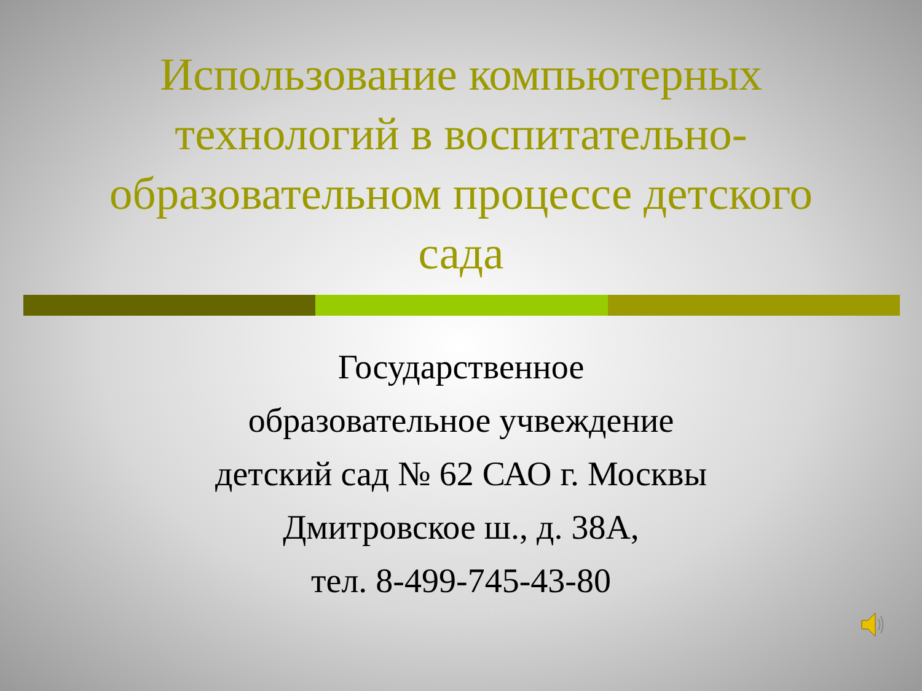Использование компьютерных технологий в воспитательно-образовательном процессе детского сада
Государственное
образовательное учвеждение
детский сад № 62 САО г. Москвы
Дмитровское ш., д. 38А,
тел. 8-499-745-43-80